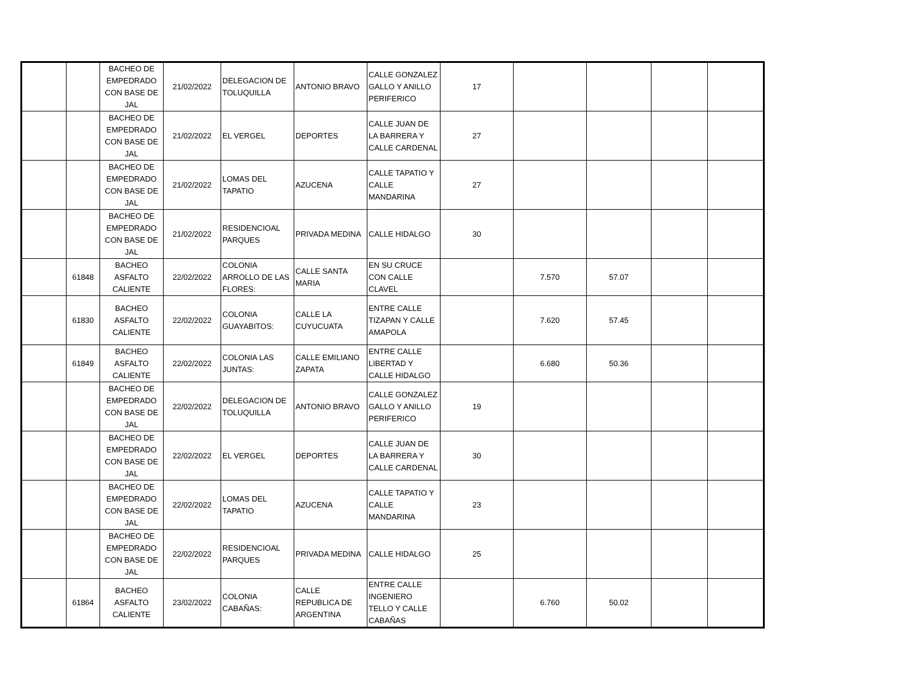| | | BACHEO DE EMPEDRADO CON BASE DE JAL | 21/02/2022 | DELEGACION DE TOLUQUILLA | ANTONIO BRAVO | CALLE GONZALEZ GALLO Y ANILLO PERIFERICO | 17 | | | | |
| | | BACHEO DE EMPEDRADO CON BASE DE JAL | 21/02/2022 | EL VERGEL | DEPORTES | CALLE JUAN DE LA BARRERA Y CALLE CARDENAL | 27 | | | | |
| | | BACHEO DE EMPEDRADO CON BASE DE JAL | 21/02/2022 | LOMAS DEL TAPATIO | AZUCENA | CALLE TAPATIO Y CALLE MANDARINA | 27 | | | | |
| | | BACHEO DE EMPEDRADO CON BASE DE JAL | 21/02/2022 | RESIDENCIOAL PARQUES | PRIVADA MEDINA | CALLE HIDALGO | 30 | | | | |
| | 61848 | BACHEO ASFALTO CALIENTE | 22/02/2022 | COLONIA ARROLLO DE LAS FLORES: | CALLE SANTA MARIA | EN SU CRUCE CON CALLE CLAVEL | | 7.570 | 57.07 | | |
| | 61830 | BACHEO ASFALTO CALIENTE | 22/02/2022 | COLONIA GUAYABITOS: | CALLE LA CUYUCUATA | ENTRE CALLE TIZAPAN Y CALLE AMAPOLA | | 7.620 | 57.45 | | |
| | 61849 | BACHEO ASFALTO CALIENTE | 22/02/2022 | COLONIA LAS JUNTAS: | CALLE EMILIANO ZAPATA | ENTRE CALLE LIBERTAD Y CALLE HIDALGO | | 6.680 | 50.36 | | |
| | | BACHEO DE EMPEDRADO CON BASE DE JAL | 22/02/2022 | DELEGACION DE TOLUQUILLA | ANTONIO BRAVO | CALLE GONZALEZ GALLO Y ANILLO PERIFERICO | 19 | | | | |
| | | BACHEO DE EMPEDRADO CON BASE DE JAL | 22/02/2022 | EL VERGEL | DEPORTES | CALLE JUAN DE LA BARRERA Y CALLE CARDENAL | 30 | | | | |
| | | BACHEO DE EMPEDRADO CON BASE DE JAL | 22/02/2022 | LOMAS DEL TAPATIO | AZUCENA | CALLE TAPATIO Y CALLE MANDARINA | 23 | | | | |
| | | BACHEO DE EMPEDRADO CON BASE DE JAL | 22/02/2022 | RESIDENCIOAL PARQUES | PRIVADA MEDINA | CALLE HIDALGO | 25 | | | | |
| | 61864 | BACHEO ASFALTO CALIENTE | 23/02/2022 | COLONIA CABAÑAS: | CALLE REPUBLICA DE ARGENTINA | ENTRE CALLE INGENIERO TELLO Y CALLE CABAÑAS | | 6.760 | 50.02 | | |